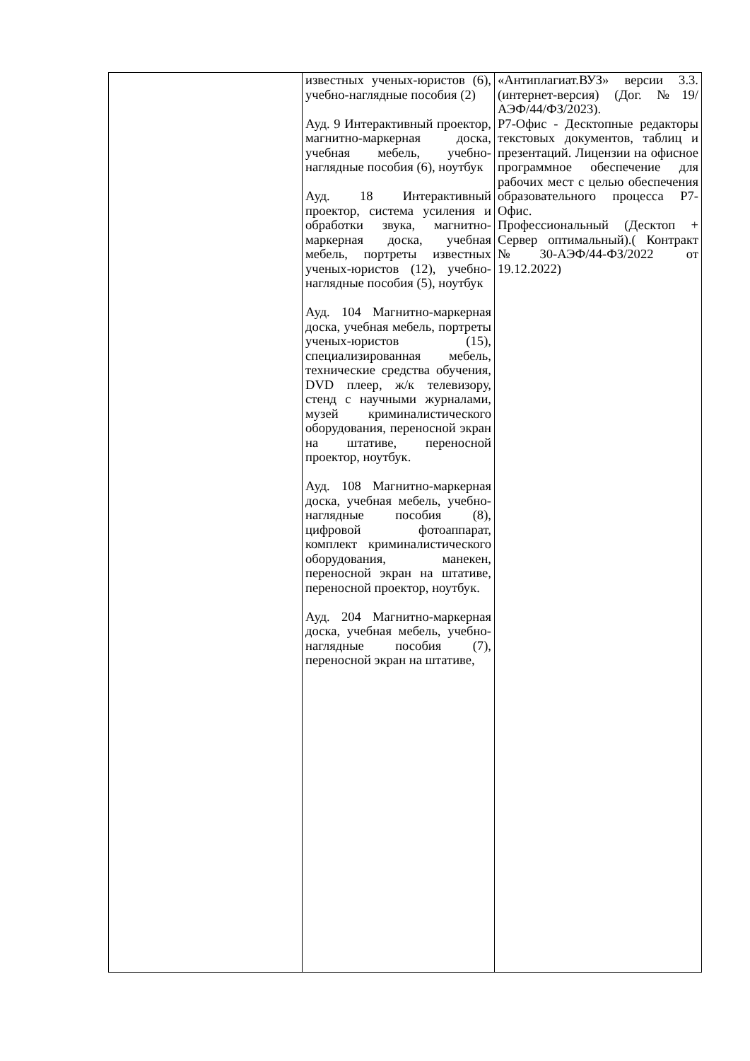| | известных ученых-юристов (6), учебно-наглядные пособия (2) Ауд. 9 Интерактивный проектор, магнитно-маркерная доска, учебная мебель, учебно-наглядные пособия (6), ноутбук Ауд. 18 Интерактивный проектор, система усиления и обработки звука, магнитно-маркерная доска, учебная мебель, портреты известных ученых-юристов (12), учебно-наглядные пособия (5), ноутбук Ауд. 104 Магнитно-маркерная доска, учебная мебель, портреты ученых-юристов (15), специализированная мебель, технические средства обучения, DVD плеер, ж/к телевизору, стенд с научными журналами, музей криминалистического оборудования, переносной экран на штативе, переносной проектор, ноутбук. Ауд. 108 Магнитно-маркерная доска, учебная мебель, учебно-наглядные пособия (8), цифровой фотоаппарат, комплект криминалистического оборудования, манекен, переносной экран на штативе, переносной проектор, ноутбук. Ауд. 204 Магнитно-маркерная доска, учебная мебель, учебно-наглядные пособия (7), переносной экран на штативе, | «Антиплагиат.ВУЗ» версии 3.3. (интернет-версия) (Дог. №19/АЭФ/44/ФЗ/2023). Р7-Офис - Десктопные редакторы текстовых документов, таблиц и презентаций. Лицензии на офисное программное обеспечение для рабочих мест с целью обеспечения образовательного процесса Р7-Офис. Профессиональный (Десктоп + Сервер оптимальный).( Контракт №30-АЭФ/44-ФЗ/2022 от 19.12.2022) |